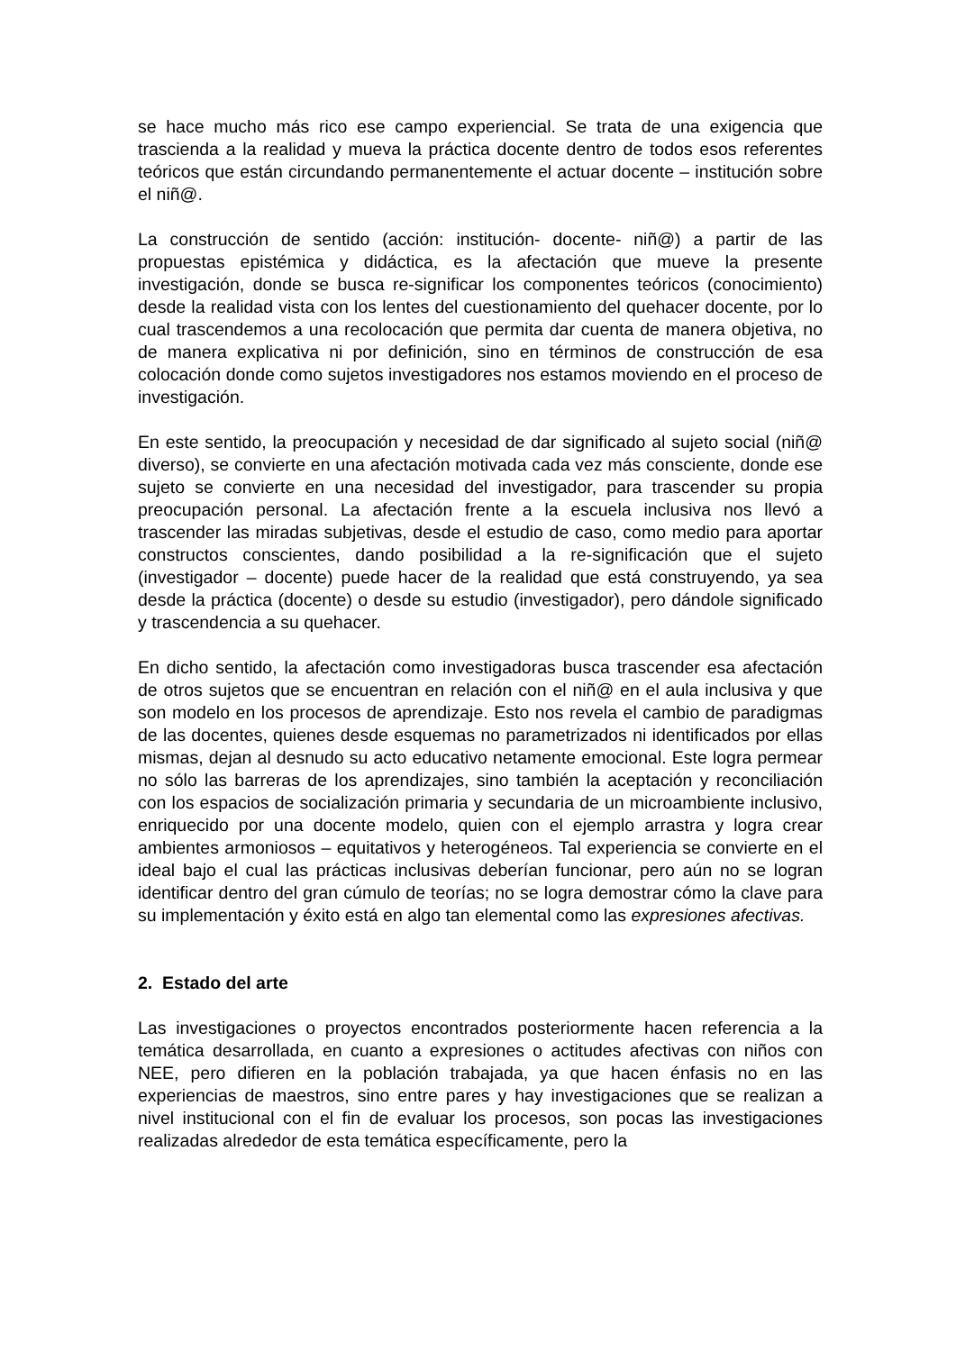se hace mucho más rico ese campo experiencial. Se trata de una exigencia que trascienda a la realidad y mueva la práctica docente dentro de todos esos referentes teóricos que están circundando permanentemente el actuar docente – institución sobre el niñ@.
La construcción de sentido (acción: institución- docente- niñ@) a partir de las propuestas epistémica y didáctica, es la afectación que mueve la presente investigación, donde se busca re-significar los componentes teóricos (conocimiento) desde la realidad vista con los lentes del cuestionamiento del quehacer docente, por lo cual trascendemos a una recolocación que permita dar cuenta de manera objetiva, no de manera explicativa ni por definición, sino en términos de construcción de esa colocación donde como sujetos investigadores nos estamos moviendo en el proceso de investigación.
En este sentido, la preocupación y necesidad de dar significado al sujeto social (niñ@ diverso), se convierte en una afectación motivada cada vez más consciente, donde ese sujeto se convierte en una necesidad del investigador, para trascender su propia preocupación personal. La afectación frente a la escuela inclusiva nos llevó a trascender las miradas subjetivas, desde el estudio de caso, como medio para aportar constructos conscientes, dando posibilidad a la re-significación que el sujeto (investigador – docente) puede hacer de la realidad que está construyendo, ya sea desde la práctica (docente) o desde su estudio (investigador), pero dándole significado y trascendencia a su quehacer.
En dicho sentido, la afectación como investigadoras busca trascender esa afectación de otros sujetos que se encuentran en relación con el niñ@ en el aula inclusiva y que son modelo en los procesos de aprendizaje. Esto nos revela el cambio de paradigmas de las docentes, quienes desde esquemas no parametrizados ni identificados por ellas mismas, dejan al desnudo su acto educativo netamente emocional. Este logra permear no sólo las barreras de los aprendizajes, sino también la aceptación y reconciliación con los espacios de socialización primaria y secundaria de un microambiente inclusivo, enriquecido por una docente modelo, quien con el ejemplo arrastra y logra crear ambientes armoniosos – equitativos y heterogéneos. Tal experiencia se convierte en el ideal bajo el cual las prácticas inclusivas deberían funcionar, pero aún no se logran identificar dentro del gran cúmulo de teorías; no se logra demostrar cómo la clave para su implementación y éxito está en algo tan elemental como las expresiones afectivas.
2. Estado del arte
Las investigaciones o proyectos encontrados posteriormente hacen referencia a la temática desarrollada, en cuanto a expresiones o actitudes afectivas con niños con NEE, pero difieren en la población trabajada, ya que hacen énfasis no en las experiencias de maestros, sino entre pares y hay investigaciones que se realizan a nivel institucional con el fin de evaluar los procesos, son pocas las investigaciones realizadas alrededor de esta temática específicamente, pero la